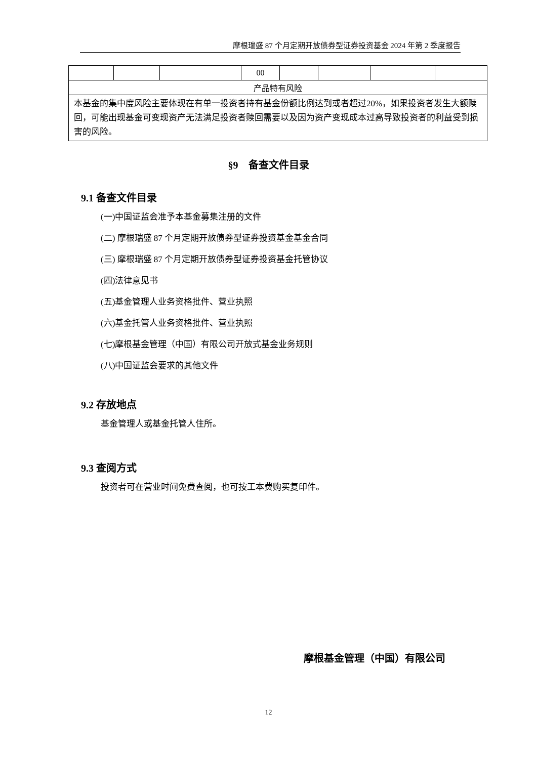摩根瑞盛 87 个月定期开放债券型证券投资基金 2024 年第 2 季度报告
| | | | 00 | | | | |
| 产品特有风险 | | | | | | | |
| 本基金的集中度风险主要体现在有单一投资者持有基金份额比例达到或者超过20%，如果投资者发生大额赎回，可能出现基金可变现资产无法满足投资者赎回需要以及因为资产变现成本过高导致投资者的利益受到损害的风险。 | | | | | | | |
§9　备查文件目录
9.1 备查文件目录
(一)中国证监会准予本基金募集注册的文件
(二) 摩根瑞盛 87 个月定期开放债券型证券投资基金基金合同
(三) 摩根瑞盛 87 个月定期开放债券型证券投资基金托管协议
(四)法律意见书
(五)基金管理人业务资格批件、营业执照
(六)基金托管人业务资格批件、营业执照
(七)摩根基金管理（中国）有限公司开放式基金业务规则
(八)中国证监会要求的其他文件
9.2 存放地点
基金管理人或基金托管人住所。
9.3 查阅方式
投资者可在营业时间免费查阅，也可按工本费购买复印件。
摩根基金管理（中国）有限公司
12